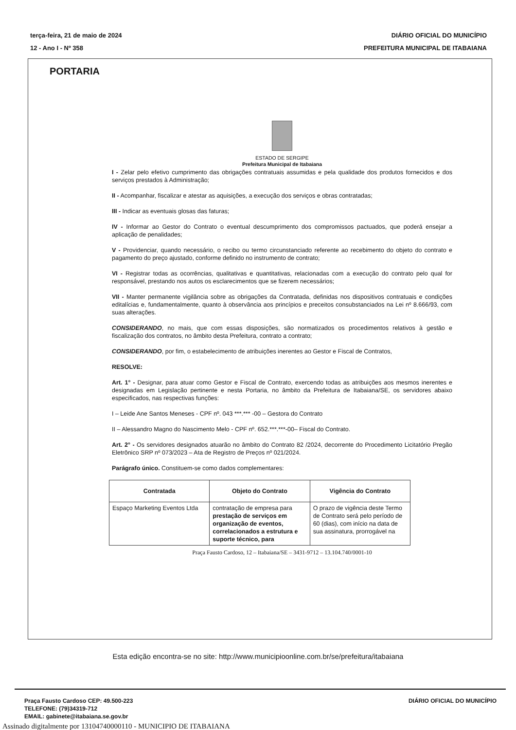terça-feira, 21 de maio de 2024
12 - Ano I - Nº 358
DIÁRIO OFICIAL DO MUNICÍPIO
PREFEITURA MUNICIPAL DE ITABAIANA
PORTARIA
ESTADO DE SERGIPE
Prefeitura Municipal de Itabaiana
I - Zelar pelo efetivo cumprimento das obrigações contratuais assumidas e pela qualidade dos produtos fornecidos e dos serviços prestados à Administração;
II - Acompanhar, fiscalizar e atestar as aquisições, a execução dos serviços e obras contratadas;
III - Indicar as eventuais glosas das faturas;
IV - Informar ao Gestor do Contrato o eventual descumprimento dos compromissos pactuados, que poderá ensejar a aplicação de penalidades;
V - Providenciar, quando necessário, o recibo ou termo circunstanciado referente ao recebimento do objeto do contrato e pagamento do preço ajustado, conforme definido no instrumento de contrato;
VI - Registrar todas as ocorrências, qualitativas e quantitativas, relacionadas com a execução do contrato pelo qual for responsável, prestando nos autos os esclarecimentos que se fizerem necessários;
VII - Manter permanente vigilância sobre as obrigações da Contratada, definidas nos dispositivos contratuais e condições editalícias e, fundamentalmente, quanto à observância aos princípios e preceitos consubstanciados na Lei nº 8.666/93, com suas alterações.
CONSIDERANDO, no mais, que com essas disposições, são normatizados os procedimentos relativos à gestão e fiscalização dos contratos, no âmbito desta Prefeitura, contrato a contrato;
CONSIDERANDO, por fim, o estabelecimento de atribuições inerentes ao Gestor e Fiscal de Contratos,
RESOLVE:
Art. 1° - Designar, para atuar como Gestor e Fiscal de Contrato, exercendo todas as atribuições aos mesmos inerentes e designadas em Legislação pertinente e nesta Portaria, no âmbito da Prefeitura de Itabaiana/SE, os servidores abaixo especificados, nas respectivas funções:
I – Leide Ane Santos Meneses - CPF nº. 043 ***.*** -00 – Gestora do Contrato
II – Alessandro Magno do Nascimento Melo - CPF nº. 652.***.***-00– Fiscal do Contrato.
Art. 2° - Os servidores designados atuarão no âmbito do Contrato 82 /2024, decorrente do Procedimento Licitatório Pregão Eletrônico SRP nº 073/2023 – Ata de Registro de Preços nº 021/2024.
Parágrafo único. Constituem-se como dados complementares:
| Contratada | Objeto do Contrato | Vigência do Contrato |
| --- | --- | --- |
| Espaço Marketing Eventos Ltda | contratação de empresa para prestação de serviços em organização de eventos, correlacionados a estrutura e suporte técnico, para | O prazo de vigência deste Termo de Contrato será pelo período de 60 (dias), com início na data de sua assinatura, prorrogável na |
Praça Fausto Cardoso, 12 – Itabaiana/SE – 3431-9712 – 13.104.740/0001-10
Esta edição encontra-se no site: http://www.municipioonline.com.br/se/prefeitura/itabaiana
Praça Fausto Cardoso CEP: 49.500-223
TELEFONE: (79)34319-712
EMAIL: gabinete@itabaiana.se.gov.br
DIÁRIO OFICIAL DO MUNICÍPIO
Assinado digitalmente por 13104740000110 - MUNICIPIO DE ITABAIANA